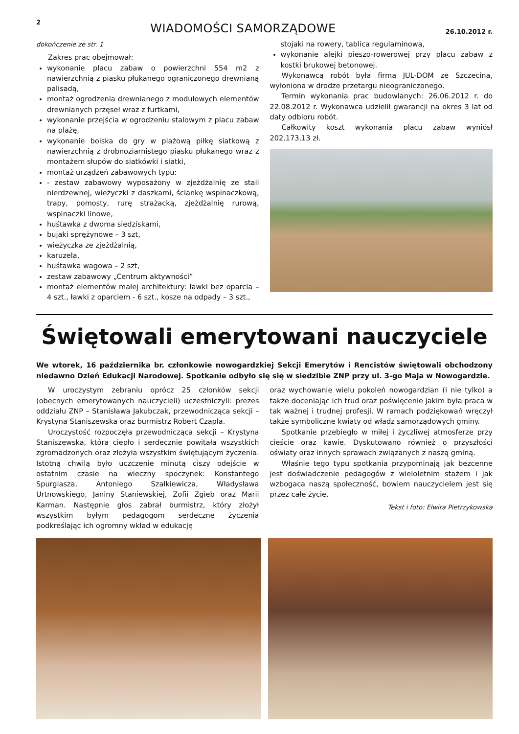2 WIADOMOŚCI SAMORZĄDOWE 26.10.2012 r.
dokończenie ze str. 1
Zakres prac obejmował:
wykonanie placu zabaw o powierzchni 554 m2 z nawierzchnią z piasku płukanego ograniczonego drewnianą palisadą,
montaż ogrodzenia drewnianego z modułowych elementów drewnianych przęseł wraz z furtkami,
wykonanie przejścia w ogrodzeniu stalowym z placu zabaw na plażę,
wykonanie boiska do gry w plażową piłkę siatkową z nawierzchnią z drobnoziarnistego piasku płukanego wraz z montażem słupów do siatkówki i siatki,
montaż urządzeń zabawowych typu:
- zestaw zabawowy wyposażony w zjeżdżalnię ze stali nierdzewnej, wieżyczki z daszkami, ściankę wspinaczkową, trapy, pomosty, rurę strażacką, zjeżdżalnię rurową, wspinaczki linowe,
huśtawka z dwoma siedziskami,
bujaki sprężynowe – 3 szt,
wieżyczka ze zjeżdżalnią,
karuzela,
huśtawka wagowa – 2 szt,
zestaw zabawowy „Centrum aktywności”
montaż elementów małej architektury: ławki bez oparcia – 4 szt., ławki z oparciem - 6 szt., kosze na odpady – 3 szt.,
stojaki na rowery, tablica regulaminowa,
wykonanie alejki pieszo-rowerowej przy placu zabaw z kostki brukowej betonowej.
Wykonawcą robót była firma JUL-DOM ze Szczecina, wyłoniona w drodze przetargu nieograniczonego.
Termin wykonania prac budowlanych: 26.06.2012 r. do 22.08.2012 r. Wykonawca udzielił gwarancji na okres 3 lat od daty odbioru robót.
Całkowity koszt wykonania placu zabaw wyniósł 202.173,13 zł.
Świętowali emerytowani nauczyciele
We wtorek, 16 października br. członkowie nowogardzkiej Sekcji Emerytów i Rencistów świętowali obchodzony niedawno Dzień Edukacji Narodowej. Spotkanie odbyło się się w siedzibie ZNP przy ul. 3-go Maja w Nowogardzie.
W uroczystym zebraniu oprócz 25 członków sekcji (obecnych emerytowanych nauczycieli) uczestniczyli: prezes oddziału ZNP – Stanisława Jakubczak, przewodnicząca sekcji – Krystyna Staniszewska oraz burmistrz Robert Czapla.
Uroczystość rozpoczęła przewodnicząca sekcji – Krystyna Staniszewska, która ciepło i serdecznie powitała wszystkich zgromadzonych oraz złożyła wszystkim świętującym życzenia. Istotną chwilą było uczczenie minutą ciszy odejście w ostatnim czasie na wieczny spoczynek: Konstantego Spurgiasza, Antoniego Szałkiewicza, Władysława Urtnowskiego, Janiny Staniewskiej, Zofii Zgieb oraz Marii Karman. Następnie głos zabrał burmistrz, który złożył wszystkim byłym pedagogom serdeczne życzenia podkreślając ich ogromny wkład w edukację
oraz wychowanie wielu pokoleń nowogardzian (i nie tylko) a także doceniając ich trud oraz poświęcenie jakim była praca w tak ważnej i trudnej profesji. W ramach podziękowań wręczył także symboliczne kwiaty od władz samorządowych gminy.
Spotkanie przebiegło w miłej i życzliwej atmosferze przy cieście oraz kawie. Dyskutowano również o przyszłości oświaty oraz innych sprawach związanych z naszą gminą.
Właśnie tego typu spotkania przypominają jak bezcenne jest doświadczenie pedagogów z wieloletnim stażem i jak wzbogaca naszą społeczność, bowiem nauczycielem jest się przez całe życie.
Tekst i foto: Elwira Pietrzykowska